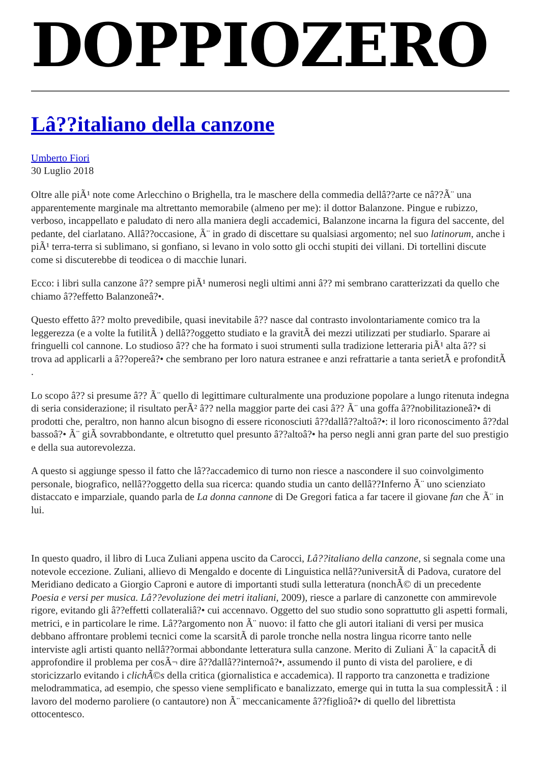DOPPIOZERO
Lâ??italiano della canzone
Umberto Fiori
30 Luglio 2018
Oltre alle piÃ¹ note come Arlecchino o Brighella, tra le maschere della commedia dellâ??arte ce nâ??Ã¨ una apparentemente marginale ma altrettanto memorabile (almeno per me): il dottor Balanzone. Pingue e rubizzo, verboso, incappellato e paludato di nero alla maniera degli accademici, Balanzone incarna la figura del saccente, del pedante, del ciarlatano. Allâ??occasione, Ã¨ in grado di discettare su qualsiasi argomento; nel suo latinorum, anche i piÃ¹ terra-terra si sublimano, si gonfiano, si levano in volo sotto gli occhi stupiti dei villani. Di tortellini discute come si discuterebbe di teodicea o di macchie lunari.
Ecco: i libri sulla canzone â?? sempre piÃ¹ numerosi negli ultimi anni â?? mi sembrano caratterizzati da quello che chiamo â??effetto Balanzoneâ?•.
Questo effetto â?? molto prevedibile, quasi inevitabile â?? nasce dal contrasto involontariamente comico tra la leggerezza (e a volte la futilitÃ ) dellâ??oggetto studiato e la gravitÃ dei mezzi utilizzati per studiarlo. Sparare ai fringuelli col cannone. Lo studioso â?? che ha formato i suoi strumenti sulla tradizione letteraria piÃ¹ alta â?? si trova ad applicarli a â??opereâ?• che sembrano per loro natura estranee e anzi refrattarie a tanta serietÃ e profonditÃ .
Lo scopo â?? si presume â?? Ã¨ quello di legittimare culturalmente una produzione popolare a lungo ritenuta indegna di seria considerazione; il risultato perÃ² â?? nella maggior parte dei casi â?? Ã¨ una goffa â??nobilitazioneâ?• di prodotti che, peraltro, non hanno alcun bisogno di essere riconosciuti â??dallâ??altoâ?•: il loro riconoscimento â??dal bassoâ?• Ã¨ giÃ sovrabbondante, e oltretutto quel presunto â??altoâ?• ha perso negli anni gran parte del suo prestigio e della sua autorevolezza.
A questo si aggiunge spesso il fatto che lâ??accademico di turno non riesce a nascondere il suo coinvolgimento personale, biografico, nellâ??oggetto della sua ricerca: quando studia un canto dellâ??Inferno Ã¨ uno scienziato distaccato e imparziale, quando parla de La donna cannone di De Gregori fatica a far tacere il giovane fan che Ã¨ in lui.
In questo quadro, il libro di Luca Zuliani appena uscito da Carocci, Lâ??italiano della canzone, si segnala come una notevole eccezione. Zuliani, allievo di Mengaldo e docente di Linguistica nellâ??universitÃ di Padova, curatore del Meridiano dedicato a Giorgio Caproni e autore di importanti studi sulla letteratura (nonchÃ© di un precedente Poesia e versi per musica. Lâ??evoluzione dei metri italiani, 2009), riesce a parlare di canzonette con ammirevole rigore, evitando gli â??effetti collateraliâ?• cui accennavo. Oggetto del suo studio sono soprattutto gli aspetti formali, metrici, e in particolare le rime. Lâ??argomento non Ã¨ nuovo: il fatto che gli autori italiani di versi per musica debbano affrontare problemi tecnici come la scarsitÃ di parole tronche nella nostra lingua ricorre tanto nelle interviste agli artisti quanto nellâ??ormai abbondante letteratura sulla canzone. Merito di Zuliani Ã¨ la capacitÃ di approfondire il problema per cosÃ¬ dire â??dallâ??internoâ?•, assumendo il punto di vista del paroliere, e di storicizzarlo evitando i clichÃ©s della critica (giornalistica e accademica). Il rapporto tra canzonetta e tradizione melodrammatica, ad esempio, che spesso viene semplificato e banalizzato, emerge qui in tutta la sua complessitÃ : il lavoro del moderno paroliere (o cantautore) non Ã¨ meccanicamente â??figlioâ?• di quello del librettista ottocentesco.